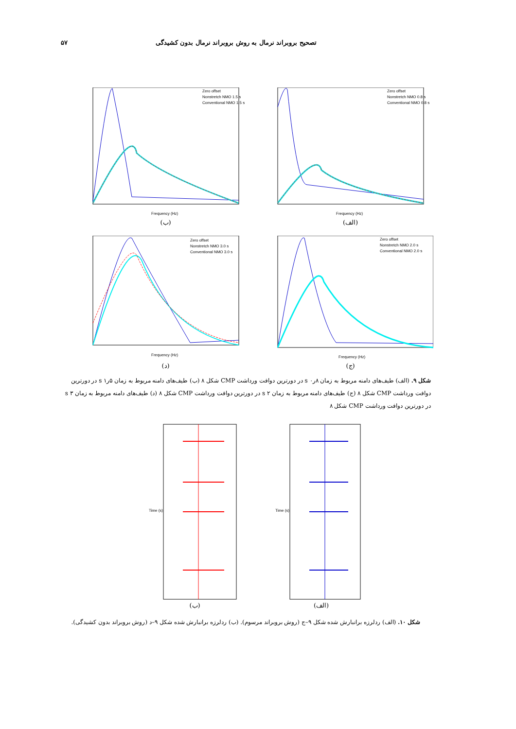۵۷ تصحیح بروبراند نرمال به روش بروبراند نرمال بدون کشیدگی
Zero offset
Nonstretch NMO 1.5 s
Conventional NMO 1.5 s
Frequency (Hz)
(ب)
Zero offset
Nonstretch NMO 0.8 s
Conventional NMO 0.8 s
Frequency (Hz)
(الف)
Zero offset
Nonstretch NMO 3.0 s
Conventional NMO 3.0 s
Frequency (Hz)
(د)
Zero offset
Nonstretch NMO 2.0 s
Conventional NMO 2.0 s
Frequency (Hz)
(ج)
شکل ۹. (الف) طیف‌های دامنه مربوط به زمان ۸ر۰ s در دورترین دوافت ورداشت CMP شکل ۸ (ب) طیف‌های دامنه مربوط به زمان ۵ر۱ s در دورترین دوافت ورداشت CMP شکل ۸ (ج) طیف‌های دامنه مربوط به زمان ۲ s در دورترین دوافت ورداشت CMP شکل ۸ (د) طیف‌های دامنه مربوط به زمان ۳ s در دورترین دوافت ورداشت CMP شکل ۸
Time (s)
(ب)
Time (s)
(الف)
شکل ۱۰. (الف) ردلرزه برانبارش شده شکل ۹–ج (روش بروبراند مرسوم). (ب) ردلرزه برانبارش شده شکل ۹–د (روش بروبراند بدون کشیدگی).